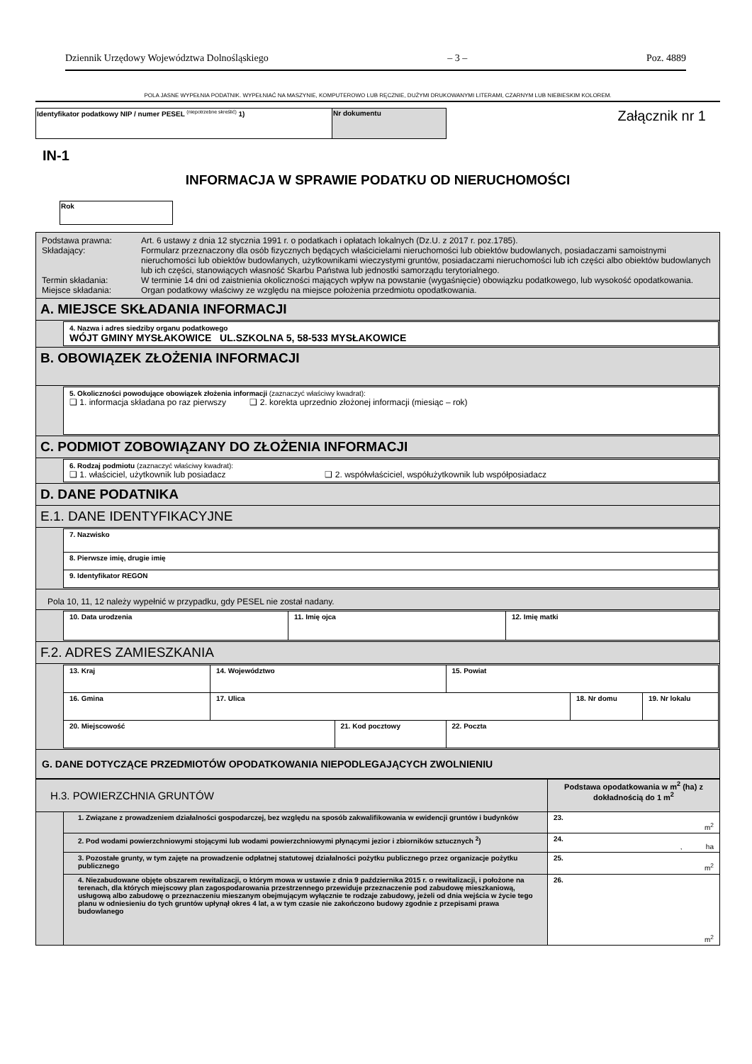Dziennik Urzędowy Województwa Dolnośląskiego – 3 – Poz. 4889
POLA JASNE WYPEŁNIA PODATNIK. WYPEŁNIAĆ NA MASZYNIE, KOMPUTEROWO LUB RĘCZNIE, DUŻYMI DRUKOWANYMI LITERAMI, CZARNYM LUB NIEBIESKIM KOLOREM.
| Identyfikator podatkowy NIP / numer PESEL <sup>(niepotrzebne skreślić)</sup> 1) | Nr dokumentu |
Załącznik nr 1
IN-1
INFORMACJA W SPRAWIE PODATKU OD NIERUCHOMOŚCI
| Rok |
| Podstawa prawna: Art. 6 ustawy z dnia 12 stycznia 1991 r. o podatkach i opłatach lokalnych (Dz.U. z 2017 r. poz.1785). Składający: Formularz przeznaczony dla osób fizycznych będących właścicielami nieruchomości lub obiektów budowlanych, posiadaczami samoistnymi nieruchomości lub obiektów budowlanych, użytkownikami wieczystymi gruntów, posiadaczami nieruchomości lub ich części albo obiektów budowlanych lub ich części, stanowiących własność Skarbu Państwa lub jednostki samorządu terytorialnego. Termin składania: W terminie 14 dni od zaistnienia okoliczności mających wpływ na powstanie (wygaśnięcie) obowiązku podatkowego, lub wysokość opodatkowania. Miejsce składania: Organ podatkowy właściwy ze względu na miejsce położenia przedmiotu opodatkowania. |
| A. MIEJSCE SKŁADANIA INFORMACJI |
| 4. Nazwa i adres siedziby organu podatkowego WÓJT GMINY MYSŁAKOWICE UL.SZKOLNA 5, 58-533 MYSŁAKOWICE |
| B. OBOWIĄZEK ZŁOŻENIA INFORMACJI |
| 5. Okoliczności powodujące obowiązek złożenia informacji (zaznaczyć właściwy kwadrat): ❑ 1. informacja składana po raz pierwszy ❑ 2. korekta uprzednio złożonej informacji (miesiąc – rok) |
| C. PODMIOT ZOBOWIĄZANY DO ZŁOŻENIA INFORMACJI |
| 6. Rodzaj podmiotu (zaznaczyć właściwy kwadrat): ❑ 1. właściciel, użytkownik lub posiadacz ❑ 2. współwłaściciel, współużytkownik lub współposiadacz |
| D. DANE PODATNIKA |
| E.1. DANE IDENTYFIKACYJNE |
| / 7. Nazwisko / / 8. Pierwsze imię, drugie imię / / 9. Identyfikator REGON / |
| Pola 10, 11, 12 należy wypełnić w przypadku, gdy PESEL nie został nadany. |
| / 10. Data urodzenia / 11. Imię ojca / 12. Imię matki / |
| F.2. ADRES ZAMIESZKANIA |
| / 13. Kraj / 14. Województwo / / 15. Powiat / / / / 16. Gmina / 17. Ulica / / / 18. Nr domu / 19. Nr lokalu / / 20. Miejscowość / / 21. Kod pocztowy / 22. Poczta / / / |
| G. DANE DOTYCZĄCE PRZEDMIOTÓW OPODATKOWANIA NIEPODLEGAJĄCYCH ZWOLNIENIU |
| H.3. POWIERZCHNIA GRUNTÓW | | Podstawa opodatkowania w m<sup>2</sup> (ha) z dokładnością do 1 m<sup>2</sup> |
| | 1. Związane z prowadzeniem działalności gospodarczej, bez względu na sposób zakwalifikowania w ewidencji gruntów i budynków | 23. m<sup>2</sup> |
| | 2. Pod wodami powierzchniowymi stojącymi lub wodami powierzchniowymi płynącymi jezior i zbiorników sztucznych <sup>2</sup>) | 24. , ha |
| | 3. Pozostałe grunty, w tym zajęte na prowadzenie odpłatnej statutowej działalności pożytku publicznego przez organizacje pożytku publicznego | 25. m<sup>2</sup> |
| | 4. Niezabudowane objęte obszarem rewitalizacji, o którym mowa w ustawie z dnia 9 października 2015 r. o rewitalizacji, i położone na terenach, dla których miejscowy plan zagospodarowania przestrzennego przewiduje przeznaczenie pod zabudowę mieszkaniową, usługową albo zabudowę o przeznaczeniu mieszanym obejmującym wyłącznie te rodzaje zabudowy, jeżeli od dnia wejścia w życie tego planu w odniesieniu do tych gruntów upłynął okres 4 lat, a w tym czasie nie zakończono budowy zgodnie z przepisami prawa budowlanego | 26. m<sup>2</sup> |